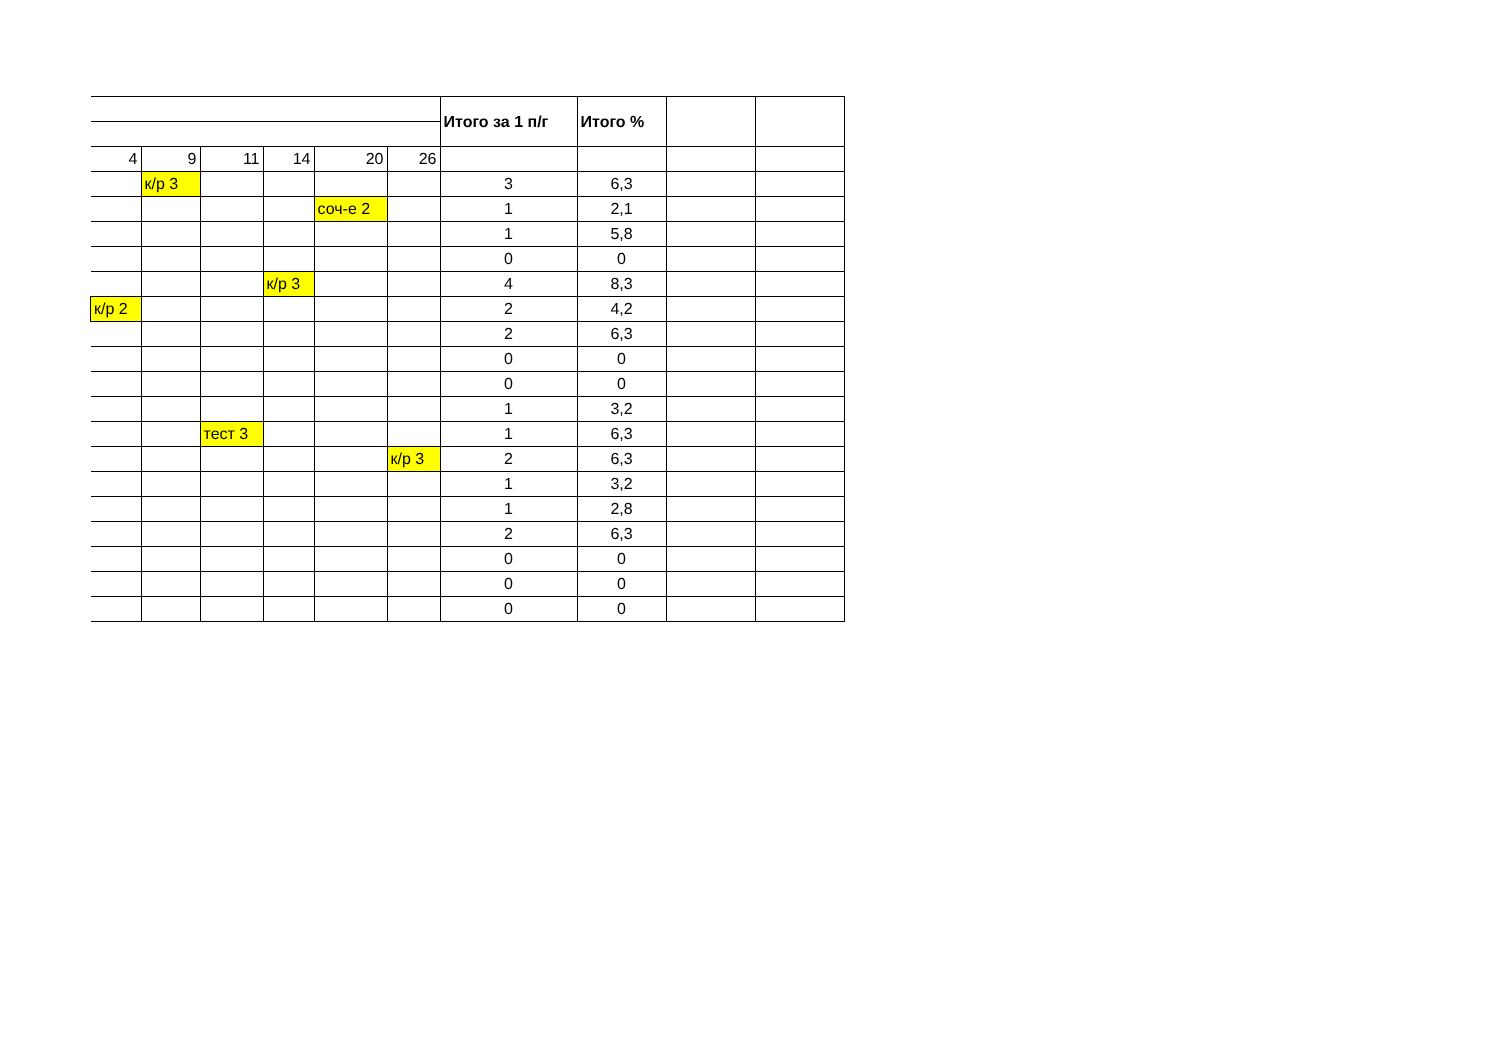| | | | | | | Итого за 1 п/г | Итого % | | |
| 4 | 9 | 11 | 14 | 20 | 26 | | | | |
| | к/р 3 | | | | | 3 | 6,3 | | |
| | | | | соч-е 2 | | 1 | 2,1 | | |
| | | | | | | 1 | 5,8 | | |
| | | | | | | 0 | 0 | | |
| | | | к/р 3 | | | 4 | 8,3 | | |
| к/р 2 | | | | | | 2 | 4,2 | | |
| | | | | | | 2 | 6,3 | | |
| | | | | | | 0 | 0 | | |
| | | | | | | 0 | 0 | | |
| | | | | | | 1 | 3,2 | | |
| | | тест 3 | | | | 1 | 6,3 | | |
| | | | | | к/р 3 | 2 | 6,3 | | |
| | | | | | | 1 | 3,2 | | |
| | | | | | | 1 | 2,8 | | |
| | | | | | | 2 | 6,3 | | |
| | | | | | | 0 | 0 | | |
| | | | | | | 0 | 0 | | |
| | | | | | | 0 | 0 | | |